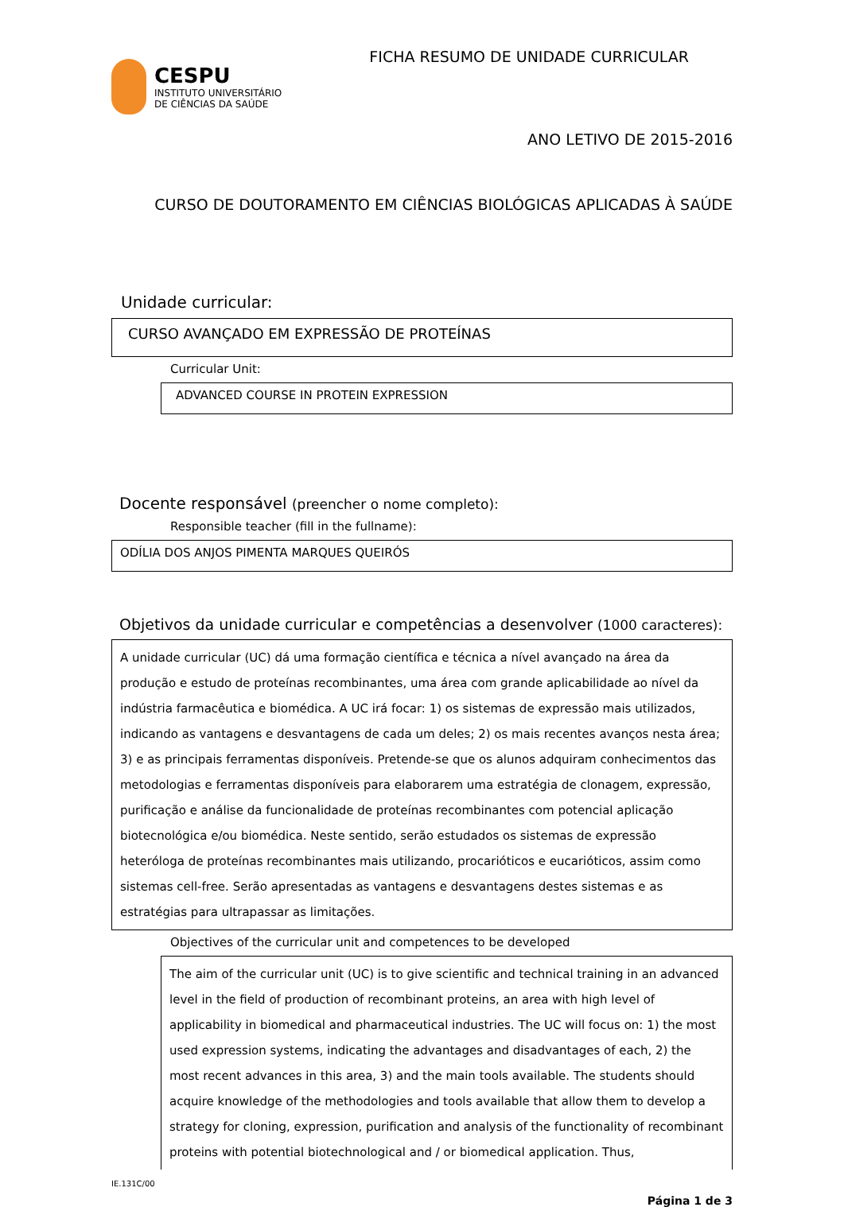CESPU
INSTITUTO UNIVERSITÁRIO
DE CIÊNCIAS DA SAÚDE
FICHA RESUMO DE UNIDADE CURRICULAR
ANO LETIVO DE 2015-2016
CURSO DE DOUTORAMENTO EM CIÊNCIAS BIOLÓGICAS APLICADAS À SAÚDE
Unidade curricular:
CURSO AVANÇADO EM EXPRESSÃO DE PROTEÍNAS
Curricular Unit:
ADVANCED COURSE IN PROTEIN EXPRESSION
Docente responsável (preencher o nome completo):
Responsible teacher (fill in the fullname):
ODÍLIA DOS ANJOS PIMENTA MARQUES QUEIRÓS
Objetivos da unidade curricular e competências a desenvolver (1000 caracteres):
A unidade curricular (UC) dá uma formação científica e técnica a nível avançado na área da produção e estudo de proteínas recombinantes, uma área com grande aplicabilidade ao nível da indústria farmacêutica e biomédica. A UC irá focar: 1) os sistemas de expressão mais utilizados, indicando as vantagens e desvantagens de cada um deles; 2) os mais recentes avanços nesta área; 3) e as principais ferramentas disponíveis. Pretende-se que os alunos adquiram conhecimentos das metodologias e ferramentas disponíveis para elaborarem uma estratégia de clonagem, expressão, purificação e análise da funcionalidade de proteínas recombinantes com potencial aplicação biotecnológica e/ou biomédica. Neste sentido, serão estudados os sistemas de expressão heteróloga de proteínas recombinantes mais utilizando, procarióticos e eucarióticos, assim como sistemas cell-free. Serão apresentadas as vantagens e desvantagens destes sistemas e as estratégias para ultrapassar as limitações.
Objectives of the curricular unit and competences to be developed
The aim of the curricular unit (UC) is to give scientific and technical training in an advanced level in the field of production of recombinant proteins, an area with high level of applicability in biomedical and pharmaceutical industries. The UC will focus on: 1) the most used expression systems, indicating the advantages and disadvantages of each, 2) the most recent advances in this area, 3) and the main tools available. The students should acquire knowledge of the methodologies and tools available that allow them to develop a strategy for cloning, expression, purification and analysis of the functionality of recombinant proteins with potential biotechnological and / or biomedical application. Thus,
IE.131C/00
Página 1 de 3